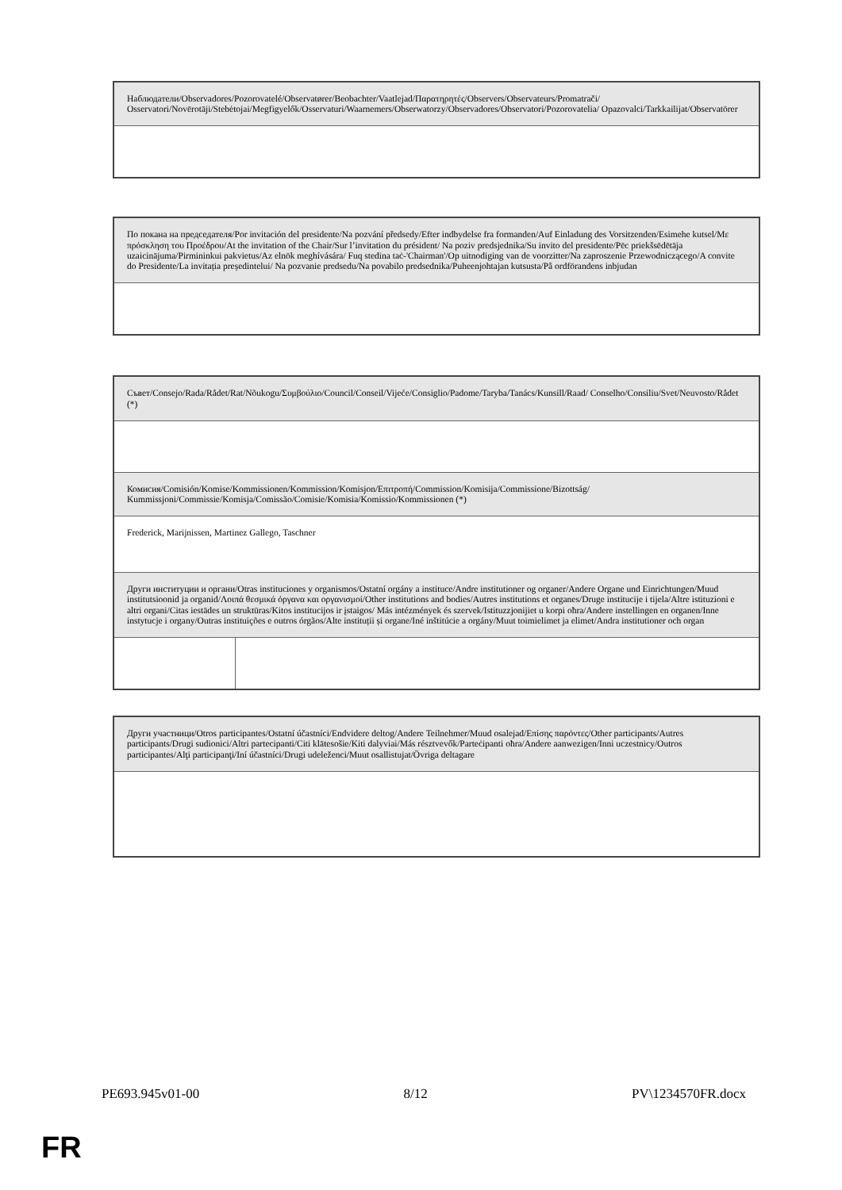| Наблюдатели/Observadores/Pozorovatelé/Observatører/Beobachter/Vaatlejad/Παρατηρητές/Observers/Observateurs/Promatrači/ Osservatori/Novērotāji/Stebėtojai/Megfigyelők/Osservaturi/Waarnemers/Obserwatorzy/Observadores/Observatori/Pozorovatelia/ Opazovalci/Tarkkailijat/Observatörer |
| По покана на председателя/Por invitación del presidente/Na pozvání předsedy/Efter indbydelse fra formanden/Auf Einladung des Vorsitzenden/Esimehe kutsel/Με πρόσκληση του Προέδρου/At the invitation of the Chair/Sur l’invitation du président/ Na poziv predsjednika/Su invito del presidente/Pēc priekšsēdētāja uzaicinājuma/Pirmininkui pakvietus/Az elnök meghívására/ Fuq stedina taċ-'Chairman'/Op uitnodiging van de voorzitter/Na zaproszenie Przewodniczącego/A convite do Presidente/La invitația președintelui/ Na pozvanie predsedu/Na povabilo predsednika/Puheenjohtajan kutsusta/På ordförandens inbjudan |
| Съвет/Consejo/Rada/Rådet/Rat/Nõukogu/Συμβούλιο/Council/Conseil/Vijeće/Consiglio/Padome/Taryba/Tanács/Kunsill/Raad/ Conselho/Consiliu/Svet/Neuvosto/Rådet (*) | |
| Комисия/Comisión/Komise/Kommissionen/Kommission/Komisjon/Επιτροπή/Commission/Komisija/Commissione/Bizottság/ Kummissjoni/Commissie/Komisja/Comissão/Comisie/Komisia/Komissio/Kommissionen (*) | |
| Frederick, Marijnissen, Martinez Gallego, Taschner | |
| Други институции и органи/Otras instituciones y organismos/Ostatní orgány a instituce/Andre institutioner og organer/Andere Organe und Einrichtungen/Muud institutsioonid ja organid/Λοιπά θεσμικά όργανα και οργανισμοί/Other institutions and bodies/Autres institutions et organes/Druge institucije i tijela/Altre istituzioni e altri organi/Citas iestādes un struktūras/Kitos institucijos ir įstaigos/ Más intézmények és szervek/Istituzzjonijiet u korpi oħra/Andere instellingen en organen/Inne instytucje i organy/Outras instituições e outros órgãos/Alte instituții și organe/Iné inštitúcie a orgány/Muut toimielimet ja elimet/Andra institutioner och organ | |
| Други участници/Otros participantes/Ostatní účastníci/Endvidere deltog/Andere Teilnehmer/Muud osalejad/Επίσης παρόντες/Other participants/Autres participants/Drugi sudionici/Altri partecipanti/Citi klātesošie/Kiti dalyviai/Más résztvevők/Parteċipanti oħra/Andere aanwezigen/Inni uczestnicy/Outros participantes/Alţi participanţi/Iní účastníci/Drugi udeleženci/Muut osallistujat/Övriga deltagare |
PE693.945v01-00 8/12 PV\1234570FR.docx
FR